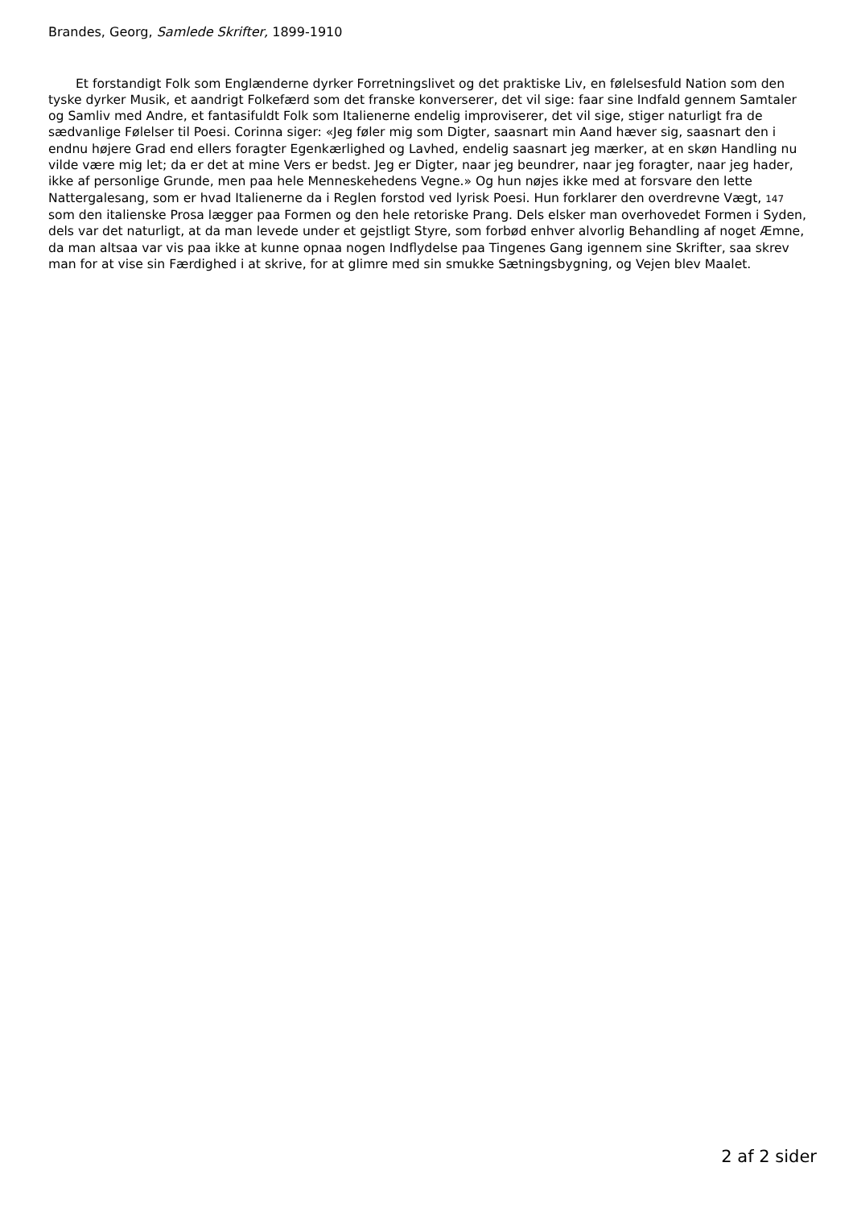Brandes, Georg, Samlede Skrifter, 1899-1910
Et forstandigt Folk som Englænderne dyrker Forretningslivet og det praktiske Liv, en følelsesfuld Nation som den tyske dyrker Musik, et aandrigt Folkefærd som det franske konverserer, det vil sige: faar sine Indfald gennem Samtaler og Samliv med Andre, et fantasifuldt Folk som Italienerne endelig improviserer, det vil sige, stiger naturligt fra de sædvanlige Følelser til Poesi. Corinna siger: «Jeg føler mig som Digter, saasnart min Aand hæver sig, saasnart den i endnu højere Grad end ellers foragter Egenkærlighed og Lavhed, endelig saasnart jeg mærker, at en skøn Handling nu vilde være mig let; da er det at mine Vers er bedst. Jeg er Digter, naar jeg beundrer, naar jeg foragter, naar jeg hader, ikke af personlige Grunde, men paa hele Menneskehedens Vegne.» Og hun nøjes ikke med at forsvare den lette Nattergalesang, som er hvad Italienerne da i Reglen forstod ved lyrisk Poesi. Hun forklarer den overdrevne Vægt, 147 som den italienske Prosa lægger paa Formen og den hele retoriske Prang. Dels elsker man overhovedet Formen i Syden, dels var det naturligt, at da man levede under et gejstligt Styre, som forbød enhver alvorlig Behandling af noget Æmne, da man altsaa var vis paa ikke at kunne opnaa nogen Indflydelse paa Tingenes Gang igennem sine Skrifter, saa skrev man for at vise sin Færdighed i at skrive, for at glimre med sin smukke Sætningsbygning, og Vejen blev Maalet.
2 af 2 sider